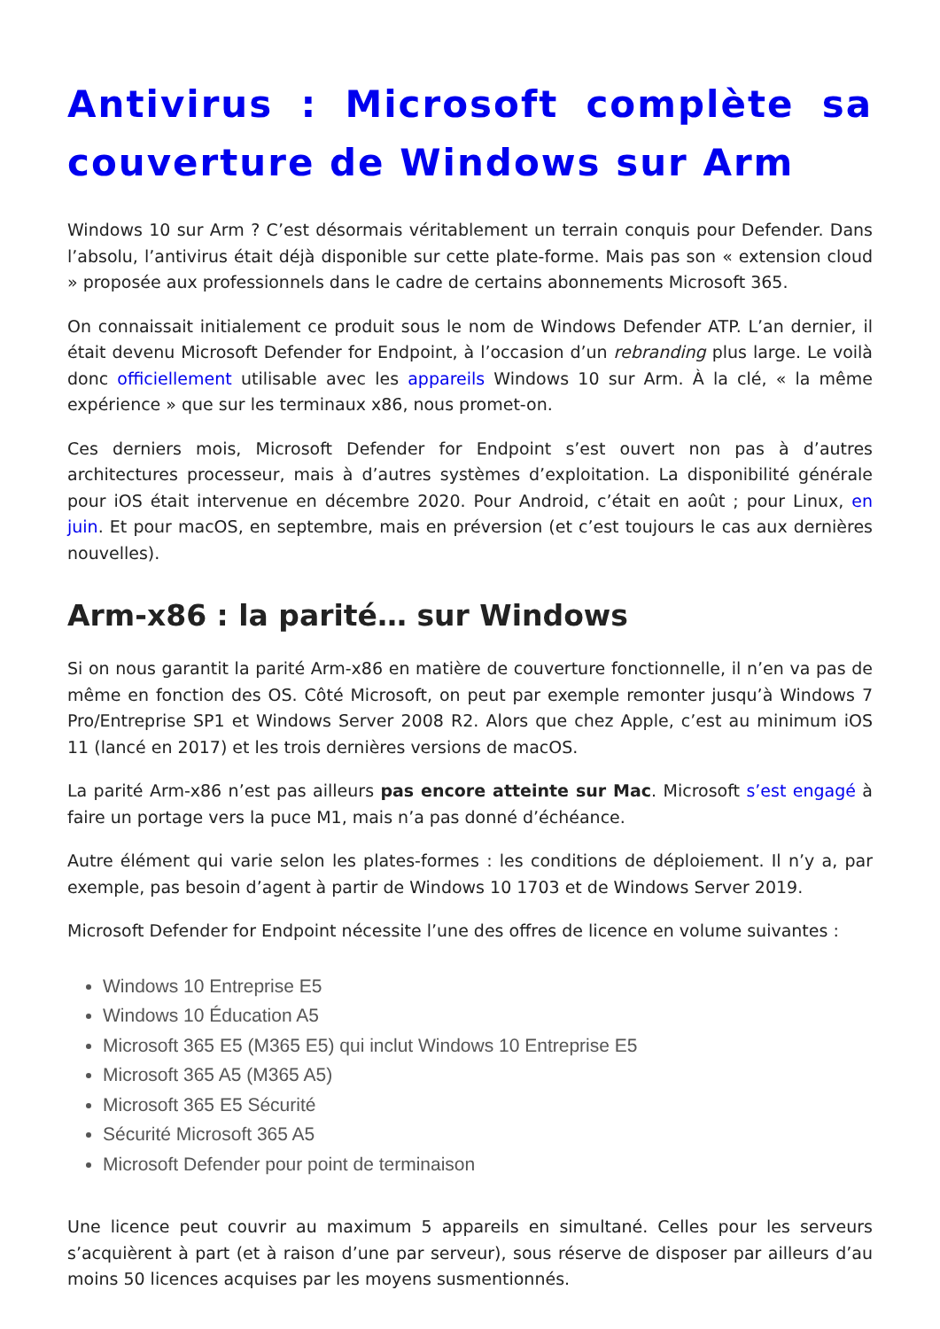Antivirus : Microsoft complète sa couverture de Windows sur Arm
Windows 10 sur Arm ? C’est désormais véritablement un terrain conquis pour Defender. Dans l’absolu, l’antivirus était déjà disponible sur cette plate-forme. Mais pas son « extension cloud » proposée aux professionnels dans le cadre de certains abonnements Microsoft 365.
On connaissait initialement ce produit sous le nom de Windows Defender ATP. L’an dernier, il était devenu Microsoft Defender for Endpoint, à l’occasion d’un rebranding plus large. Le voilà donc officiellement utilisable avec les appareils Windows 10 sur Arm. À la clé, « la même expérience » que sur les terminaux x86, nous promet-on.
Ces derniers mois, Microsoft Defender for Endpoint s’est ouvert non pas à d’autres architectures processeur, mais à d’autres systèmes d’exploitation. La disponibilité générale pour iOS était intervenue en décembre 2020. Pour Android, c’était en août ; pour Linux, en juin. Et pour macOS, en septembre, mais en préversion (et c’est toujours le cas aux dernières nouvelles).
Arm-x86 : la parité… sur Windows
Si on nous garantit la parité Arm-x86 en matière de couverture fonctionnelle, il n’en va pas de même en fonction des OS. Côté Microsoft, on peut par exemple remonter jusqu’à Windows 7 Pro/Entreprise SP1 et Windows Server 2008 R2. Alors que chez Apple, c’est au minimum iOS 11 (lancé en 2017) et les trois dernières versions de macOS.
La parité Arm-x86 n’est pas ailleurs pas encore atteinte sur Mac. Microsoft s’est engagé à faire un portage vers la puce M1, mais n’a pas donné d’échéance.
Autre élément qui varie selon les plates-formes : les conditions de déploiement. Il n’y a, par exemple, pas besoin d’agent à partir de Windows 10 1703 et de Windows Server 2019.
Microsoft Defender for Endpoint nécessite l’une des offres de licence en volume suivantes :
Windows 10 Entreprise E5
Windows 10 Éducation A5
Microsoft 365 E5 (M365 E5) qui inclut Windows 10 Entreprise E5
Microsoft 365 A5 (M365 A5)
Microsoft 365 E5 Sécurité
Sécurité Microsoft 365 A5
Microsoft Defender pour point de terminaison
Une licence peut couvrir au maximum 5 appareils en simultané. Celles pour les serveurs s’acquièrent à part (et à raison d’une par serveur), sous réserve de disposer par ailleurs d’au moins 50 licences acquises par les moyens susmentionnés.